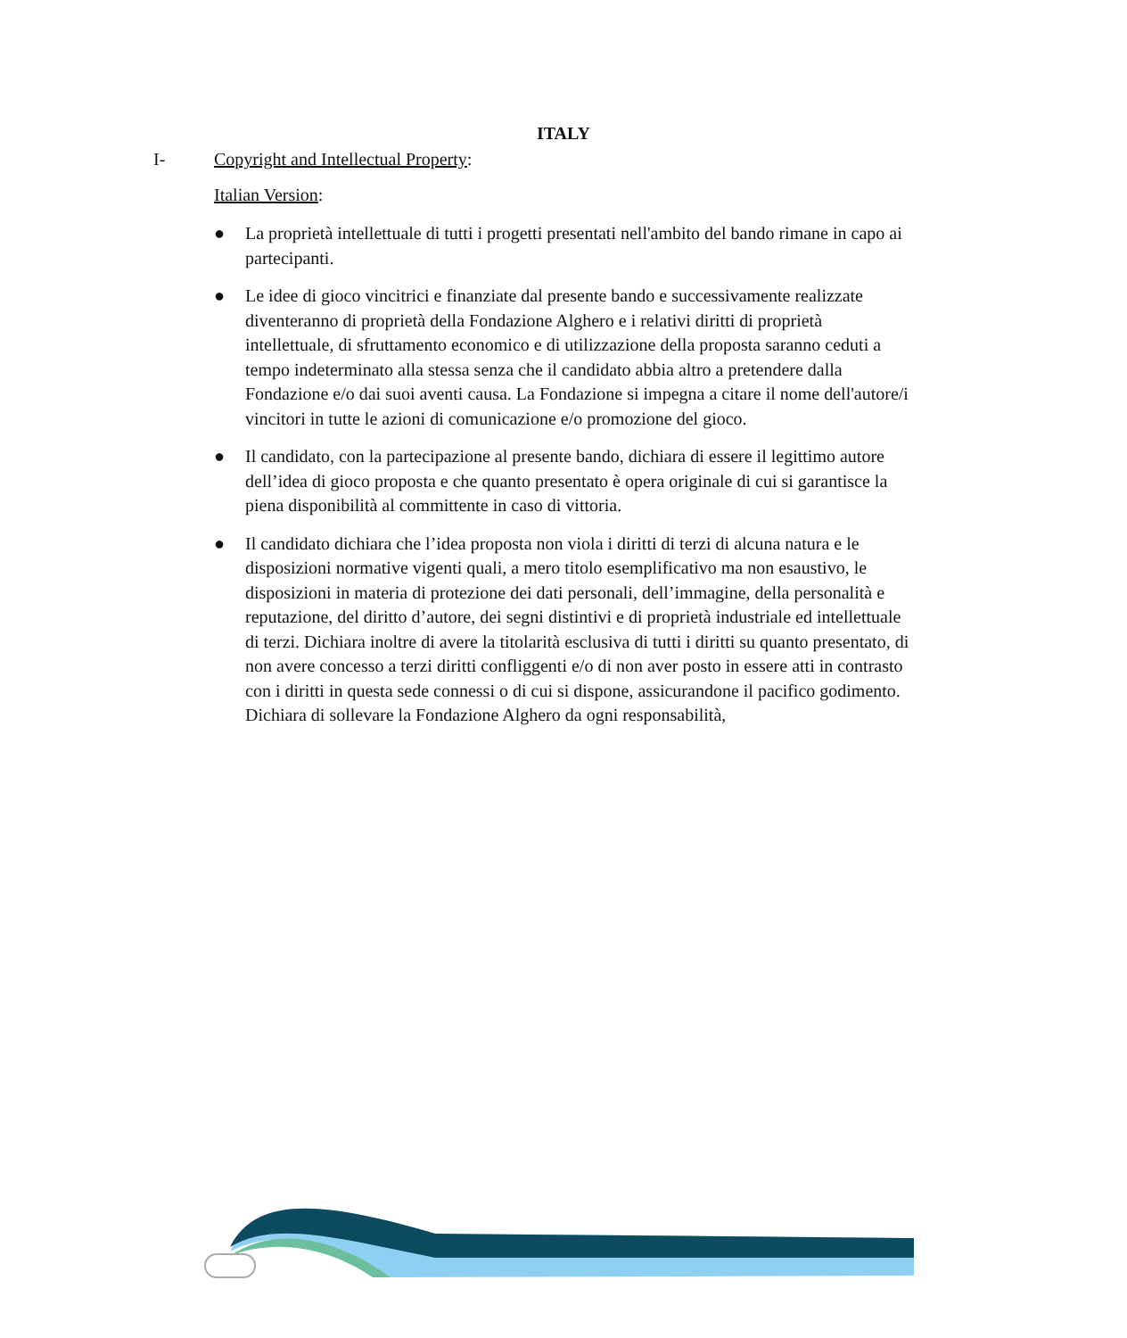ITALY
I- Copyright and Intellectual Property:
Italian Version:
● La proprietà intellettuale di tutti i progetti presentati nell'ambito del bando rimane in capo ai partecipanti.
● Le idee di gioco vincitrici e finanziate dal presente bando e successivamente realizzate diventeranno di proprietà della Fondazione Alghero e i relativi diritti di proprietà intellettuale, di sfruttamento economico e di utilizzazione della proposta saranno ceduti a tempo indeterminato alla stessa senza che il candidato abbia altro a pretendere dalla Fondazione e/o dai suoi aventi causa. La Fondazione si impegna a citare il nome dell'autore/i vincitori in tutte le azioni di comunicazione e/o promozione del gioco.
● Il candidato, con la partecipazione al presente bando, dichiara di essere il legittimo autore dell’idea di gioco proposta e che quanto presentato è opera originale di cui si garantisce la piena disponibilità al committente in caso di vittoria.
● Il candidato dichiara che l’idea proposta non viola i diritti di terzi di alcuna natura e le disposizioni normative vigenti quali, a mero titolo esemplificativo ma non esaustivo, le disposizioni in materia di protezione dei dati personali, dell’immagine, della personalità e reputazione, del diritto d’autore, dei segni distintivi e di proprietà industriale ed intellettuale di terzi. Dichiara inoltre di avere la titolarità esclusiva di tutti i diritti su quanto presentato, di non avere concesso a terzi diritti confliggenti e/o di non aver posto in essere atti in contrasto con i diritti in questa sede connessi o di cui si dispone, assicurandone il pacifico godimento. Dichiara di sollevare la Fondazione Alghero da ogni responsabilità,